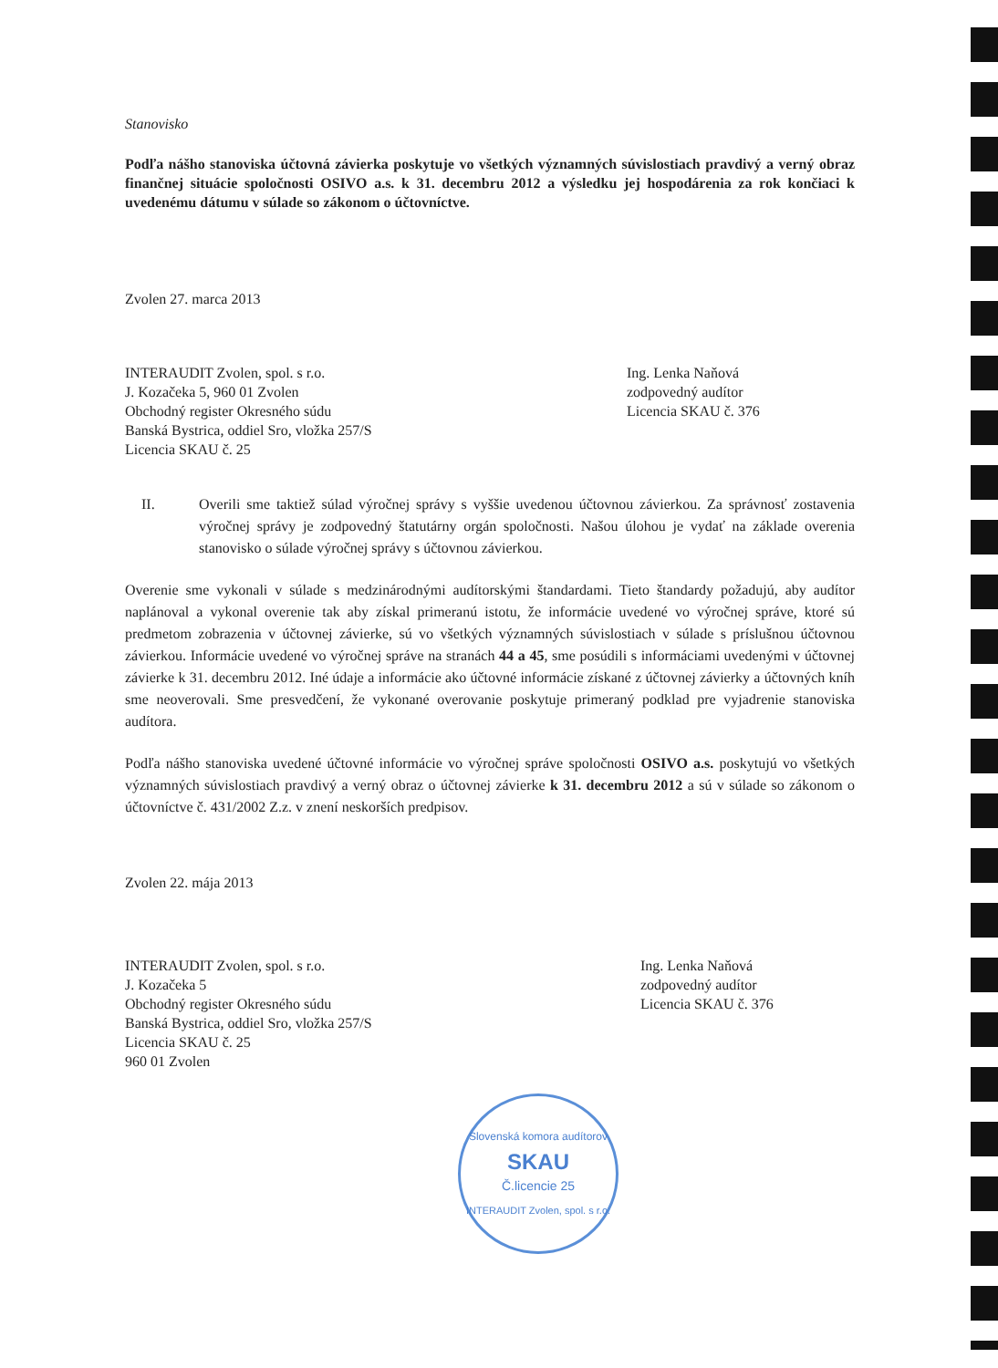Stanovisko
Podľa nášho stanoviska účtovná závierka poskytuje vo všetkých významných súvislostiach pravdivý a verný obraz finančnej situácie spoločnosti OSIVO a.s. k 31. decembru 2012 a výsledku jej hospodárenia za rok končiaci k uvedenému dátumu v súlade so zákonom o účtovníctve.
Zvolen 27. marca 2013
INTERAUDIT Zvolen, spol. s r.o.
J. Kozačeka 5, 960 01 Zvolen
Obchodný register Okresného súdu
Banská Bystrica, oddiel Sro, vložka 257/S
Licencia SKAU č. 25
Ing. Lenka Naňová
zodpovedný audítor
Licencia SKAU č. 376
II. Overili sme taktiež súlad výročnej správy s vyššie uvedenou účtovnou závierkou. Za správnosť zostavenia výročnej správy je zodpovedný štatutárny orgán spoločnosti. Našou úlohou je vydať na základe overenia stanovisko o súlade výročnej správy s účtovnou závierkou.
Overenie sme vykonali v súlade s medzinárodnými audítorskými štandardami. Tieto štandardy požadujú, aby audítor naplánoval a vykonal overenie tak aby získal primeranú istotu, že informácie uvedené vo výročnej správe, ktoré sú predmetom zobrazenia v účtovnej závierke, sú vo všetkých významných súvislostiach v súlade s príslušnou účtovnou závierkou. Informácie uvedené vo výročnej správe na stranách 44 a 45, sme posúdili s informáciami uvedenými v účtovnej závierke k 31. decembru 2012. Iné údaje a informácie ako účtovné informácie získané z účtovnej závierky a účtovných kníh sme neoverovali. Sme presvedčení, že vykonané overovanie poskytuje primeraný podklad pre vyjadrenie stanoviska audítora.
Podľa nášho stanoviska uvedené účtovné informácie vo výročnej správe spoločnosti OSIVO a.s. poskytujú vo všetkých významných súvislostiach pravdivý a verný obraz o účtovnej závierke k 31. decembru 2012 a sú v súlade so zákonom o účtovníctve č. 431/2002 Z.z. v znení neskorších predpisov.
Zvolen 22. mája 2013
INTERAUDIT Zvolen, spol. s r.o.
J. Kozačeka 5
Obchodný register Okresného súdu
Banská Bystrica, oddiel Sro, vložka 257/S
Licencia SKAU č. 25
960 01 Zvolen
Ing. Lenka Naňová
zodpovedný audítor
Licencia SKAU č. 376
Slovenská komora audítorov
SKAU
Č.licencie 25
INTERAUDIT Zvolen, spol. s r.o.